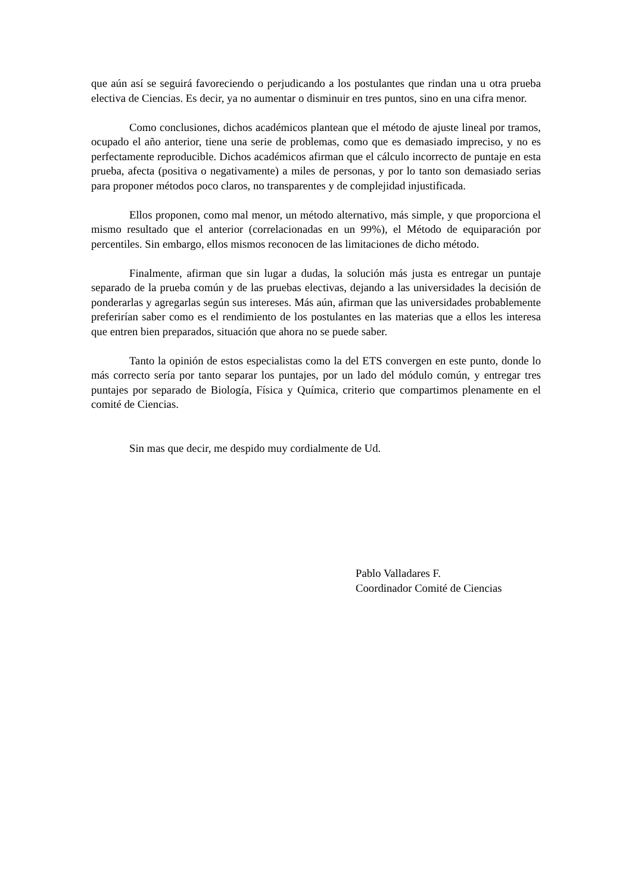que aún así se seguirá favoreciendo o perjudicando a los postulantes que rindan una u otra prueba electiva de Ciencias. Es decir, ya no aumentar o disminuir en tres puntos, sino en una cifra menor.
Como conclusiones, dichos académicos plantean que el método de ajuste lineal por tramos, ocupado el año anterior, tiene una serie de problemas, como que es demasiado impreciso, y no es perfectamente reproducible. Dichos académicos afirman que el cálculo incorrecto de puntaje en esta prueba, afecta (positiva o negativamente) a miles de personas, y por lo tanto son demasiado serias para proponer métodos poco claros, no transparentes y de complejidad injustificada.
Ellos proponen, como mal menor, un método alternativo, más simple, y que proporciona el mismo resultado que el anterior (correlacionadas en un 99%), el Método de equiparación por percentiles. Sin embargo, ellos mismos reconocen de las limitaciones de dicho método.
Finalmente, afirman que sin lugar a dudas, la solución más justa es entregar un puntaje separado de la prueba común y de las pruebas electivas, dejando a las universidades la decisión de ponderarlas y agregarlas según sus intereses. Más aún, afirman que las universidades probablemente preferirían saber como es el rendimiento de los postulantes en las materias que a ellos les interesa que entren bien preparados, situación que ahora no se puede saber.
Tanto la opinión de estos especialistas como la del ETS convergen en este punto, donde lo más correcto sería por tanto separar los puntajes, por un lado del módulo común, y entregar tres puntajes por separado de Biología, Física y Química, criterio que compartimos plenamente en el comité de Ciencias.
Sin mas que decir, me despido muy cordialmente de Ud.
Pablo Valladares F.
Coordinador Comité de Ciencias